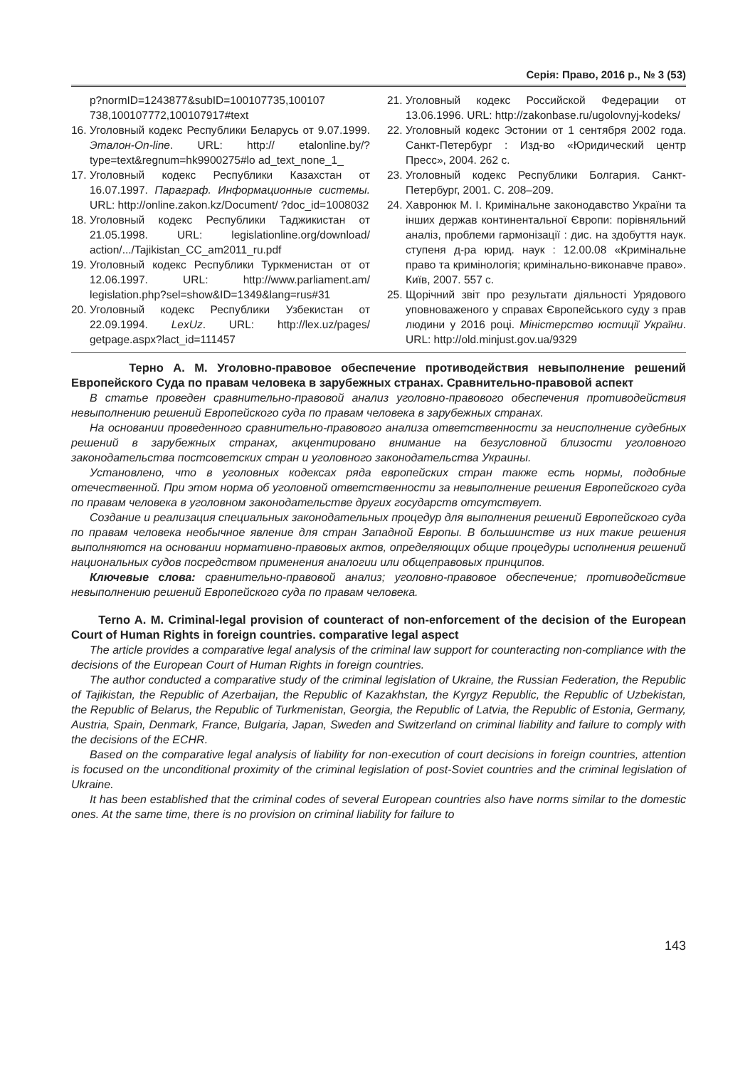Серія: Право, 2016 р., № 3 (53)
p?normID=1243877&subID=100107735,100107 738,100107772,100107917#text
16. Уголовный кодекс Республики Беларусь от 9.07.1999. Эталон-On-line. URL: http:// etalonline.by/?type=text&regnum=hk9900275#lo ad_text_none_1_
17. Уголовный кодекс Республики Казахстан от 16.07.1997. Параграф. Информационные системы. URL: http://online.zakon.kz/Document/ ?doc_id=1008032
18. Уголовный кодекс Республики Таджикистан от 21.05.1998. URL: legislationline.org/download/ action/.../Tajikistan_CC_am2011_ru.pdf
19. Уголовный кодекс Республики Туркменистан от от 12.06.1997. URL: http://www.parliament.am/ legislation.php?sel=show&ID=1349&lang=rus#31
20. Уголовный кодекс Республики Узбекистан от 22.09.1994. LexUz. URL: http://lex.uz/pages/ getpage.aspx?lact_id=111457
21. Уголовный кодекс Российской Федерации от 13.06.1996. URL: http://zakonbase.ru/ugolovnyj-kodeks/
22. Уголовный кодекс Эстонии от 1 сентября 2002 года. Санкт-Петербург : Изд-во «Юридический центр Пресс», 2004. 262 с.
23. Уголовный кодекс Республики Болгария. Санкт-Петербург, 2001. С. 208–209.
24. Хавронюк М. І. Кримінальне законодавство України та інших держав континентальної Європи: порівняльний аналіз, проблеми гармонізації : дис. на здобуття наук. ступеня д-ра юрид. наук : 12.00.08 «Кримінальне право та кримінологія; кримінально-виконавче право». Київ, 2007. 557 с.
25. Щорічний звіт про результати діяльності Урядового уповноваженого у справах Європейського суду з прав людини у 2016 році. Міністерство юстиції України. URL: http://old.minjust.gov.ua/9329
Терно А. М. Уголовно-правовое обеспечение противодействия невыполнение решений Европейского Суда по правам человека в зарубежных странах. Сравнительно-правовой аспект
В статье проведен сравнительно-правовой анализ уголовно-правового обеспечения противодействия невыполнению решений Европейского суда по правам человека в зарубежных странах.
На основании проведенного сравнительно-правового анализа ответственности за неисполнение судебных решений в зарубежных странах, акцентировано внимание на безусловной близости уголовного законодательства постсоветских стран и уголовного законодательства Украины.
Установлено, что в уголовных кодексах ряда европейских стран также есть нормы, подобные отечественной. При этом норма об уголовной ответственности за невыполнение решения Европейского суда по правам человека в уголовном законодательстве других государств отсутствует.
Создание и реализация специальных законодательных процедур для выполнения решений Европейского суда по правам человека необычное явление для стран Западной Европы. В большинстве из них такие решения выполняются на основании нормативно-правовых актов, определяющих общие процедуры исполнения решений национальных судов посредством применения аналогии или общеправовых принципов.
Ключевые слова: сравнительно-правовой анализ; уголовно-правовое обеспечение; противодействие невыполнению решений Европейского суда по правам человека.
Terno A. M. Criminal-legal provision of counteract of non-enforcement of the decision of the European Court of Human Rights in foreign countries. comparative legal aspect
The article provides a comparative legal analysis of the criminal law support for counteracting non-compliance with the decisions of the European Court of Human Rights in foreign countries.
The author conducted a comparative study of the criminal legislation of Ukraine, the Russian Federation, the Republic of Tajikistan, the Republic of Azerbaijan, the Republic of Kazakhstan, the Kyrgyz Republic, the Republic of Uzbekistan, the Republic of Belarus, the Republic of Turkmenistan, Georgia, the Republic of Latvia, the Republic of Estonia, Germany, Austria, Spain, Denmark, France, Bulgaria, Japan, Sweden and Switzerland on criminal liability and failure to comply with the decisions of the ECHR.
Based on the comparative legal analysis of liability for non-execution of court decisions in foreign countries, attention is focused on the unconditional proximity of the criminal legislation of post-Soviet countries and the criminal legislation of Ukraine.
It has been established that the criminal codes of several European countries also have norms similar to the domestic ones. At the same time, there is no provision on criminal liability for failure to
143